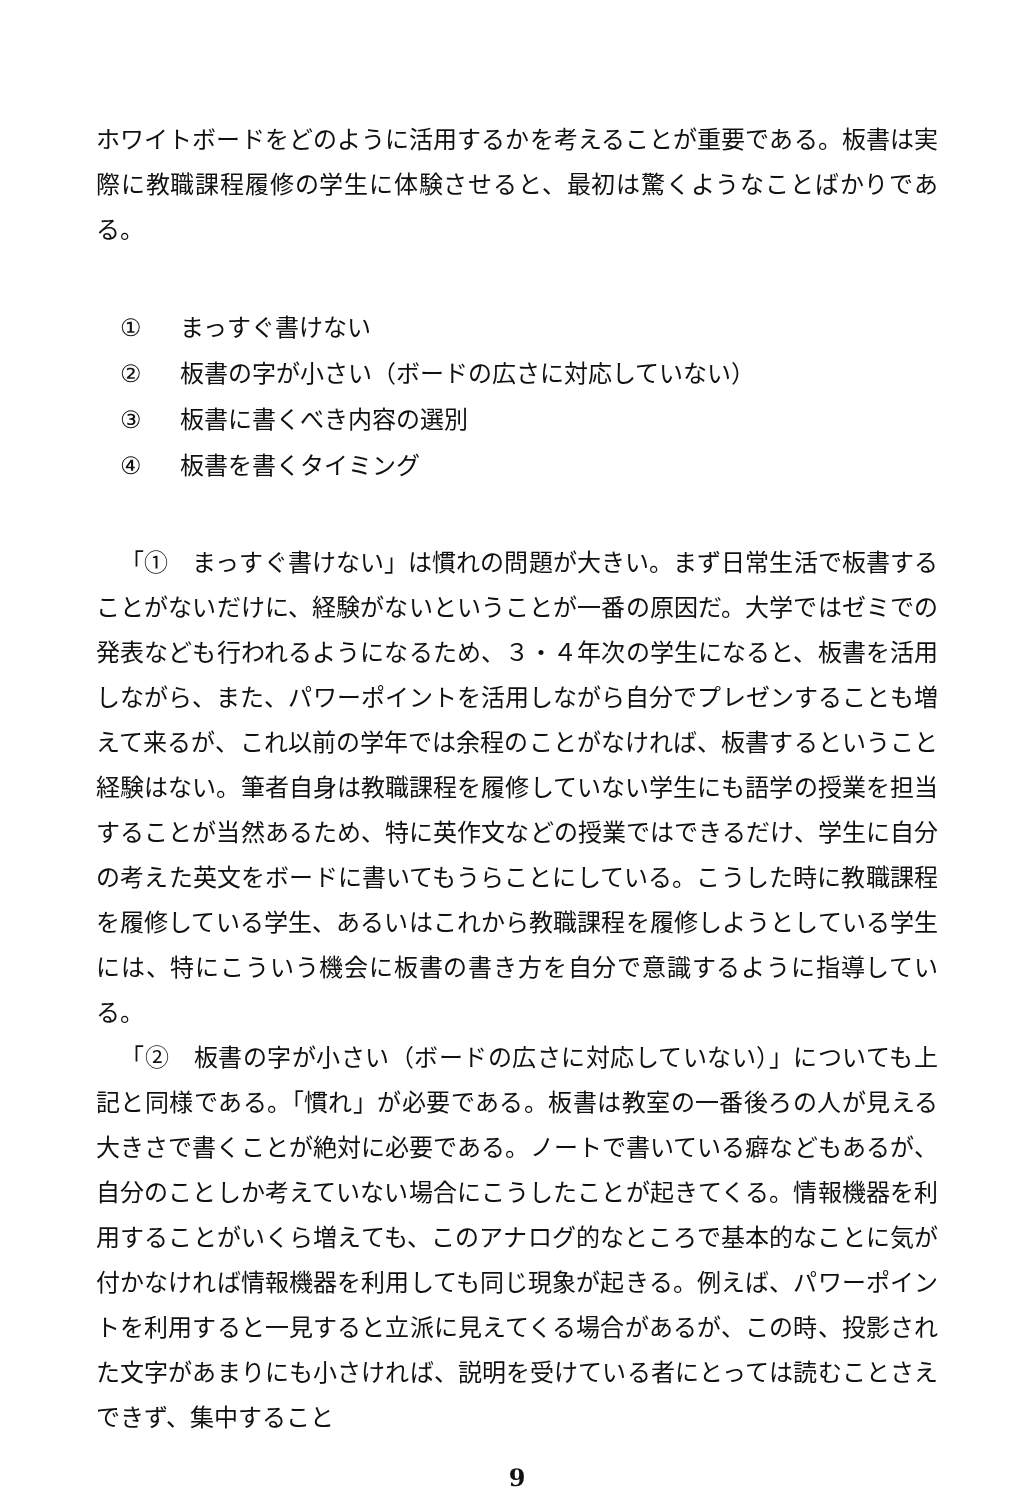ホワイトボードをどのように活用するかを考えることが重要である。板書は実際に教職課程履修の学生に体験させると、最初は驚くようなことばかりである。
① まっすぐ書けない
② 板書の字が小さい（ボードの広さに対応していない）
③ 板書に書くべき内容の選別
④ 板書を書くタイミング
「①　まっすぐ書けない」は慣れの問題が大きい。まず日常生活で板書することがないだけに、経験がないということが一番の原因だ。大学ではゼミでの発表なども行われるようになるため、３・４年次の学生になると、板書を活用しながら、また、パワーポイントを活用しながら自分でプレゼンすることも増えて来るが、これ以前の学年では余程のことがなければ、板書するということ経験はない。筆者自身は教職課程を履修していない学生にも語学の授業を担当することが当然あるため、特に英作文などの授業ではできるだけ、学生に自分の考えた英文をボードに書いてもうらことにしている。こうした時に教職課程を履修している学生、あるいはこれから教職課程を履修しようとしている学生には、特にこういう機会に板書の書き方を自分で意識するように指導している。
「②　板書の字が小さい（ボードの広さに対応していない）」についても上記と同様である。「慣れ」が必要である。板書は教室の一番後ろの人が見える大きさで書くことが絶対に必要である。ノートで書いている癖などもあるが、自分のことしか考えていない場合にこうしたことが起きてくる。情報機器を利用することがいくら増えても、このアナログ的なところで基本的なことに気が付かなければ情報機器を利用しても同じ現象が起きる。例えば、パワーポイントを利用すると一見すると立派に見えてくる場合があるが、この時、投影された文字があまりにも小さければ、説明を受けている者にとっては読むことさえできず、集中すること
9